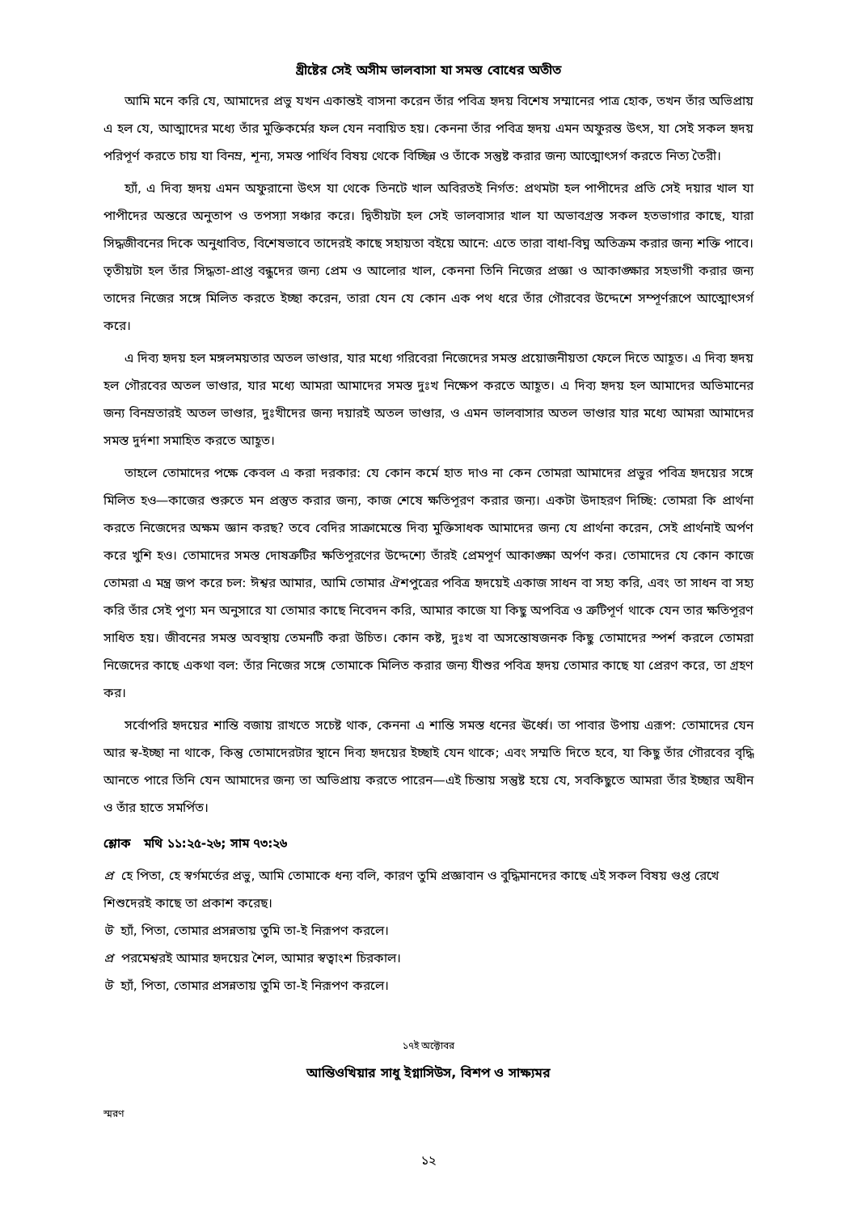খ্রীষ্টের সেই অসীম ভালবাসা যা সমস্ত বোধের অতীত
আমি মনে করি যে, আমাদের প্রভু যখন একান্তই বাসনা করেন তাঁর পবিত্র হৃদয় বিশেষ সম্মানের পাত্র হোক, তখন তাঁর অভিপ্রায় এ হল যে, আত্মাদের মধ্যে তাঁর মুক্তিকর্মের ফল যেন নবায়িত হয়। কেননা তাঁর পবিত্র হৃদয় এমন অফুরন্ত উৎস, যা সেই সকল হৃদয় পরিপূর্ণ করতে চায় যা বিনম্র, শূন্য, সমস্ত পার্থিব বিষয় থেকে বিচ্ছিন্ন ও তাঁকে সন্তুষ্ট করার জন্য আত্মোৎসর্গ করতে নিত্য তৈরী।
হ্যাঁ, এ দিব্য হৃদয় এমন অফুরানো উৎস যা থেকে তিনটে খাল অবিরতই নির্গত: প্রথমটা হল পাপীদের প্রতি সেই দয়ার খাল যা পাপীদের অন্তরে অনুতাপ ও তপস্যা সঞ্চার করে। দ্বিতীয়টা হল সেই ভালবাসার খাল যা অভাবগ্রস্ত সকল হতভাগার কাছে, যারা সিদ্ধজীবনের দিকে অনুধাবিত, বিশেষভাবে তাদেরই কাছে সহায়তা বইয়ে আনে: এতে তারা বাধা-বিঘ্ন অতিক্রম করার জন্য শক্তি পাবে। তৃতীয়টা হল তাঁর সিদ্ধতা-প্রাপ্ত বন্ধুদের জন্য প্রেম ও আলোর খাল, কেননা তিনি নিজের প্রজ্ঞা ও আকাঙ্ক্ষার সহভাগী করার জন্য তাদের নিজের সঙ্গে মিলিত করতে ইচ্ছা করেন, তারা যেন যে কোন এক পথ ধরে তাঁর গৌরবের উদ্দেশে সম্পূর্ণরূপে আত্মোৎসর্গ করে।
এ দিব্য হৃদয় হল মঙ্গলময়তার অতল ভাণ্ডার, যার মধ্যে গরিবেরা নিজেদের সমস্ত প্রয়োজনীয়তা ফেলে দিতে আহূত। এ দিব্য হৃদয় হল গৌরবের অতল ভাণ্ডার, যার মধ্যে আমরা আমাদের সমস্ত দুঃখ নিক্ষেপ করতে আহূত। এ দিব্য হৃদয় হল আমাদের অভিমানের জন্য বিনম্রতারই অতল ভাণ্ডার, দুঃখীদের জন্য দয়ারই অতল ভাণ্ডার, ও এমন ভালবাসার অতল ভাণ্ডার যার মধ্যে আমরা আমাদের সমস্ত দুর্দশা সমাহিত করতে আহূত।
তাহলে তোমাদের পক্ষে কেবল এ করা দরকার: যে কোন কর্মে হাত দাও না কেন তোমরা আমাদের প্রভুর পবিত্র হৃদয়ের সঙ্গে মিলিত হও—কাজের শুরুতে মন প্রস্তুত করার জন্য, কাজ শেষে ক্ষতিপূরণ করার জন্য। একটা উদাহরণ দিচ্ছি: তোমরা কি প্রার্থনা করতে নিজেদের অক্ষম জ্ঞান করছ? তবে বেদির সাক্রামেন্তে দিব্য মুক্তিসাধক আমাদের জন্য যে প্রার্থনা করেন, সেই প্রার্থনাই অর্পণ করে খুশি হও। তোমাদের সমস্ত দোষত্রুটির ক্ষতিপূরণের উদ্দেশ্যে তাঁরই প্রেমপূর্ণ আকাঙ্ক্ষা অর্পণ কর। তোমাদের যে কোন কাজে তোমরা এ মন্ত্র জপ করে চল: ঈশ্বর আমার, আমি তোমার ঐশপুত্রের পবিত্র হৃদয়েই একাজ সাধন বা সহ্য করি, এবং তা সাধন বা সহ্য করি তাঁর সেই পুণ্য মন অনুসারে যা তোমার কাছে নিবেদন করি, আমার কাজে যা কিছু অপবিত্র ও ত্রুটিপূর্ণ থাকে যেন তার ক্ষতিপূরণ সাধিত হয়। জীবনের সমস্ত অবস্থায় তেমনটি করা উচিত। কোন কষ্ট, দুঃখ বা অসন্তোষজনক কিছু তোমাদের স্পর্শ করলে তোমরা নিজেদের কাছে একথা বল: তাঁর নিজের সঙ্গে তোমাকে মিলিত করার জন্য যীশুর পবিত্র হৃদয় তোমার কাছে যা প্রেরণ করে, তা গ্রহণ কর।
সর্বোপরি হৃদয়ের শান্তি বজায় রাখতে সচেষ্ট থাক, কেননা এ শান্তি সমস্ত ধনের ঊর্ধ্বে। তা পাবার উপায় এরূপ: তোমাদের যেন আর স্ব-ইচ্ছা না থাকে, কিন্তু তোমাদেরটার স্থানে দিব্য হৃদয়ের ইচ্ছাই যেন থাকে; এবং সম্মতি দিতে হবে, যা কিছু তাঁর গৌরবের বৃদ্ধি আনতে পারে তিনি যেন আমাদের জন্য তা অভিপ্রায় করতে পারেন—এই চিন্তায় সন্তুষ্ট হয়ে যে, সবকিছুতে আমরা তাঁর ইচ্ছার অধীন ও তাঁর হাতে সমর্পিত।
শ্লোক মথি ১১:২৫-২৬; সাম ৭৩:২৬
প্র হে পিতা, হে স্বর্গমর্তের প্রভু, আমি তোমাকে ধন্য বলি, কারণ তুমি প্রজ্ঞাবান ও বুদ্ধিমানদের কাছে এই সকল বিষয় গুপ্ত রেখে শিশুদেরই কাছে তা প্রকাশ করেছ।
উ হ্যাঁ, পিতা, তোমার প্রসন্নতায় তুমি তা-ই নিরূপণ করলে।
প্র পরমেশ্বরই আমার হৃদয়ের শৈল, আমার স্বত্বাংশ চিরকাল।
উ হ্যাঁ, পিতা, তোমার প্রসন্নতায় তুমি তা-ই নিরূপণ করলে।
১৭ই অক্টোবর
আন্তিওখিয়ার সাধু ইগ্নাসিউস, বিশপ ও সাক্ষ্যমর
স্মরণ
১২